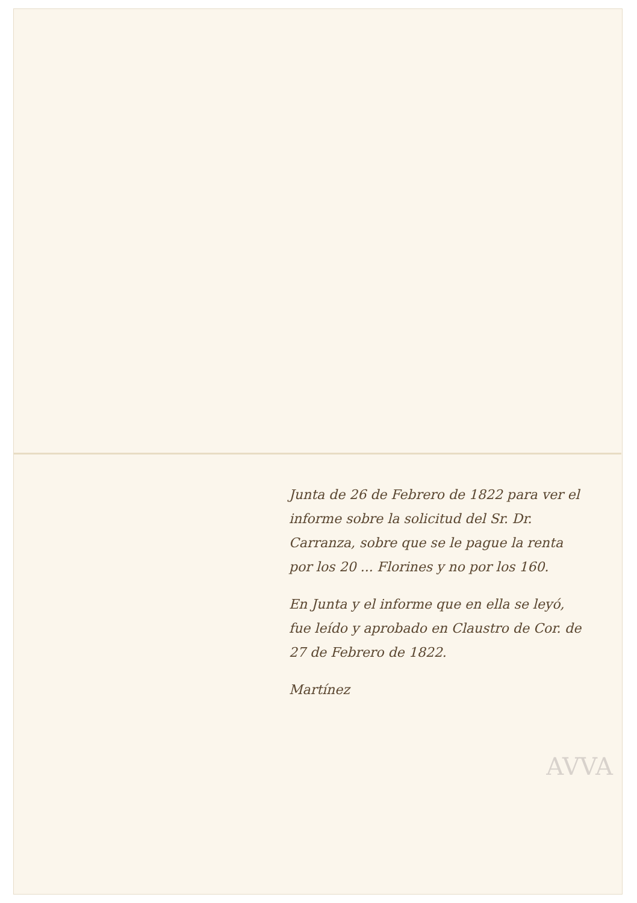Junta de 26 de Febrero de 1822 para ver el informe sobre la solicitud del Sr. Dr. Carranza, sobre que se le pague la renta por los 20 ... Florines y no por los 160.
En Junta y el informe que en ella se leyó, fue leído y aprobado en Claustro de Cor. de 27 de Febrero de 1822.
Martínez
AVVA